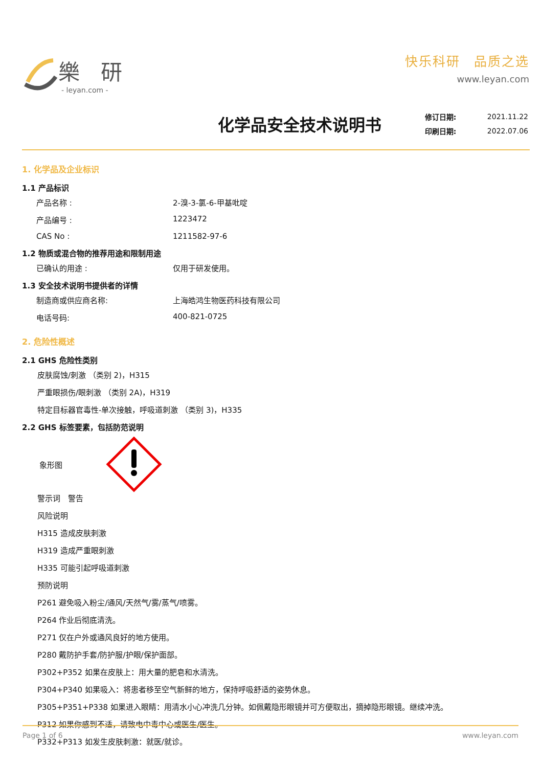樂 研
- leyan.com -
快乐科研　品质之选
www.leyan.com
化学品安全技术说明书
| 修订日期: | 2021.11.22 |
| 印刷日期: | 2022.07.06 |
1. 化学品及企业标识
1.1 产品标识
产品名称 : 2-溴-3-氯-6-甲基吡啶
产品编号 : 1223472
CAS No : 1211582-97-6
1.2 物质或混合物的推荐用途和限制用途
已确认的用途 : 仅用于研发使用。
1.3 安全技术说明书提供者的详情
制造商或供应商名称: 上海皓鸿生物医药科技有限公司
电话号码: 400-821-0725
2. 危险性概述
2.1 GHS 危险性类别
皮肤腐蚀/刺激 （类别 2)，H315
严重眼损伤/眼刺激 （类别 2A)，H319
特定目标器官毒性-单次接触，呼吸道刺激 （类别 3)，H335
2.2 GHS 标签要素，包括防范说明
象形图
警示词　警告
风险说明
H315 造成皮肤刺激
H319 造成严重眼刺激
H335 可能引起呼吸道刺激
预防说明
P261 避免吸入粉尘/通风/天然气/雾/蒸气/喷雾。
P264 作业后彻底清洗。
P271 仅在户外或通风良好的地方使用。
P280 戴防护手套/防护服/护眼/保护面部。
P302+P352 如果在皮肤上：用大量的肥皂和水清洗。
P304+P340 如果吸入：将患者移至空气新鲜的地方，保持呼吸舒适的姿势休息。
P305+P351+P338 如果进入眼睛：用清水小心冲洗几分钟。如佩戴隐形眼镜并可方便取出，摘掉隐形眼镜。继续冲洗。
P312 如果你感到不适，请致电中毒中心或医生/医生。
P332+P313 如发生皮肤刺激：就医/就诊。
Page 1 of 6 www.leyan.com